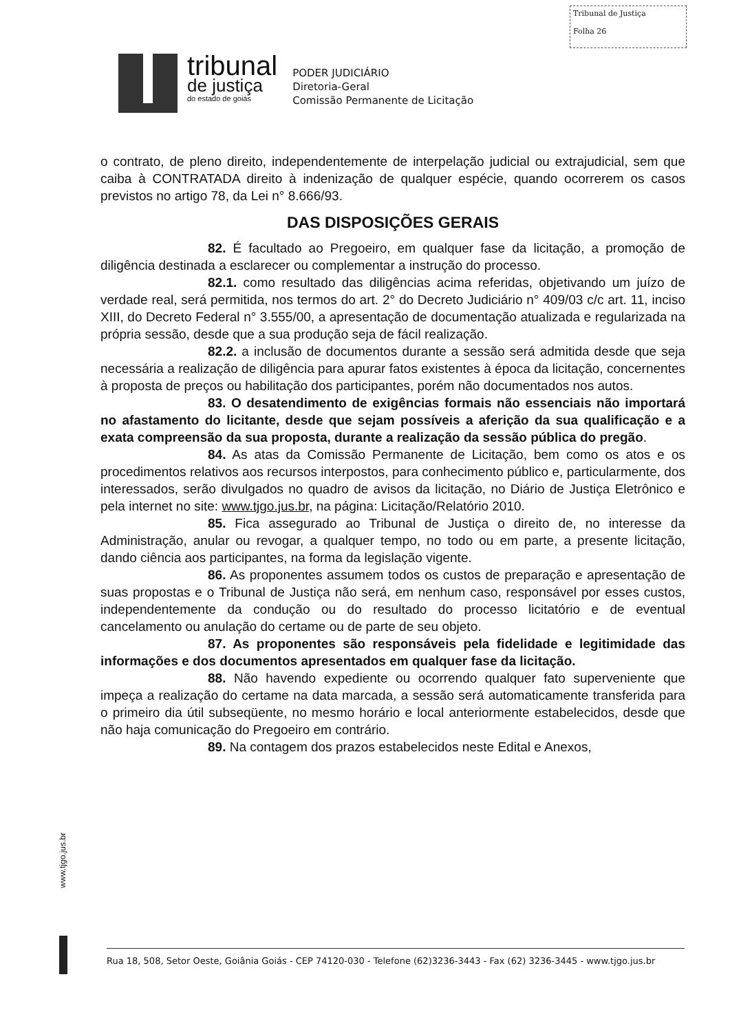Tribunal de Justiça
Folha 26
tribunal
de justiça
do estado de goiás
PODER JUDICIÁRIO
Diretoria-Geral
Comissão Permanente de Licitação
o contrato, de pleno direito, independentemente de interpelação judicial ou extrajudicial, sem que caiba à CONTRATADA direito à indenização de qualquer espécie, quando ocorrerem os casos previstos no artigo 78, da Lei n° 8.666/93.
DAS DISPOSIÇÕES GERAIS
82. É facultado ao Pregoeiro, em qualquer fase da licitação, a promoção de diligência destinada a esclarecer ou complementar a instrução do processo.
82.1. como resultado das diligências acima referidas, objetivando um juízo de verdade real, será permitida, nos termos do art. 2° do Decreto Judiciário n° 409/03 c/c art. 11, inciso XIII, do Decreto Federal n° 3.555/00, a apresentação de documentação atualizada e regularizada na própria sessão, desde que a sua produção seja de fácil realização.
82.2. a inclusão de documentos durante a sessão será admitida desde que seja necessária a realização de diligência para apurar fatos existentes à época da licitação, concernentes à proposta de preços ou habilitação dos participantes, porém não documentados nos autos.
83. O desatendimento de exigências formais não essenciais não importará no afastamento do licitante, desde que sejam possíveis a aferição da sua qualificação e a exata compreensão da sua proposta, durante a realização da sessão pública do pregão.
84. As atas da Comissão Permanente de Licitação, bem como os atos e os procedimentos relativos aos recursos interpostos, para conhecimento público e, particularmente, dos interessados, serão divulgados no quadro de avisos da licitação, no Diário de Justiça Eletrônico e pela internet no site: www.tjgo.jus.br, na página: Licitação/Relatório 2010.
85. Fica assegurado ao Tribunal de Justiça o direito de, no interesse da Administração, anular ou revogar, a qualquer tempo, no todo ou em parte, a presente licitação, dando ciência aos participantes, na forma da legislação vigente.
86. As proponentes assumem todos os custos de preparação e apresentação de suas propostas e o Tribunal de Justiça não será, em nenhum caso, responsável por esses custos, independentemente da condução ou do resultado do processo licitatório e de eventual cancelamento ou anulação do certame ou de parte de seu objeto.
87. As proponentes são responsáveis pela fidelidade e legitimidade das informações e dos documentos apresentados em qualquer fase da licitação.
88. Não havendo expediente ou ocorrendo qualquer fato superveniente que impeça a realização do certame na data marcada, a sessão será automaticamente transferida para o primeiro dia útil subseqüente, no mesmo horário e local anteriormente estabelecidos, desde que não haja comunicação do Pregoeiro em contrário.
89. Na contagem dos prazos estabelecidos neste Edital e Anexos,
www.tjgo.jus.br
Rua 18, 508, Setor Oeste, Goiânia Goiás - CEP 74120-030 - Telefone (62)3236-3443 - Fax (62) 3236-3445 - www.tjgo.jus.br